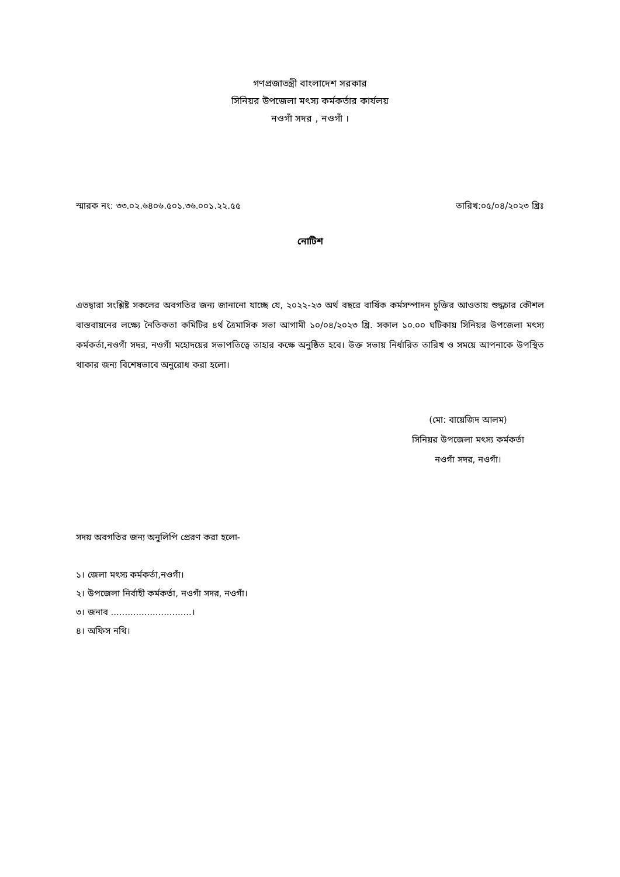গণপ্রজাতন্ত্রী বাংলাদেশ সরকার
সিনিয়র উপজেলা মৎস্য কর্মকর্তার কার্যলয়
নওগাঁ সদর , নওগাঁ ।
স্মারক নং: ৩৩.০২.৬৪০৬.৫০১.৩৬.০০১.২২.৫৫ তারিখ:০৫/০৪/২০২৩ খ্রিঃ
নোটিশ
এতদ্বারা সংশ্লিষ্ট সকলের অবগতির জন্য জানানো যাচ্ছে যে, ২০২২-২৩ অর্থ বছরে বার্ষিক কর্মসম্পাদন চুক্তির আওতায় শুদ্ধচার কৌশল বাস্তবায়নের লক্ষ্যে নৈতিকতা কমিটির ৪র্থ ত্রৈমাসিক সভা আগামী ১০/০৪/২০২৩ খ্রি. সকাল ১০.০০ ঘটিকায় সিনিয়র উপজেলা মৎস্য কর্মকর্তা,নওগাঁ সদর, নওগাঁ মহোদয়ের সভাপতিত্বে তাহার কক্ষে অনুষ্ঠিত হবে। উক্ত সভায় নির্ধারিত তারিখ ও সময়ে আপনাকে উপস্থিত থাকার জন্য বিশেষভাবে অনুরোধ করা হলো।
(মো: বায়েজিদ আলম)
সিনিয়র উপজেলা মৎস্য কর্মকর্তা
নওগাঁ সদর, নওগাঁ।
সদয় অবগতির জন্য অনুলিপি প্রেরণ করা হলো-
১। জেলা মৎস্য কর্মকর্তা,নওগাঁ।
২। উপজেলা নির্বাহী কর্মকর্তা, নওগাঁ সদর, নওগাঁ।
৩। জনাব .............................।
৪। অফিস নথি।